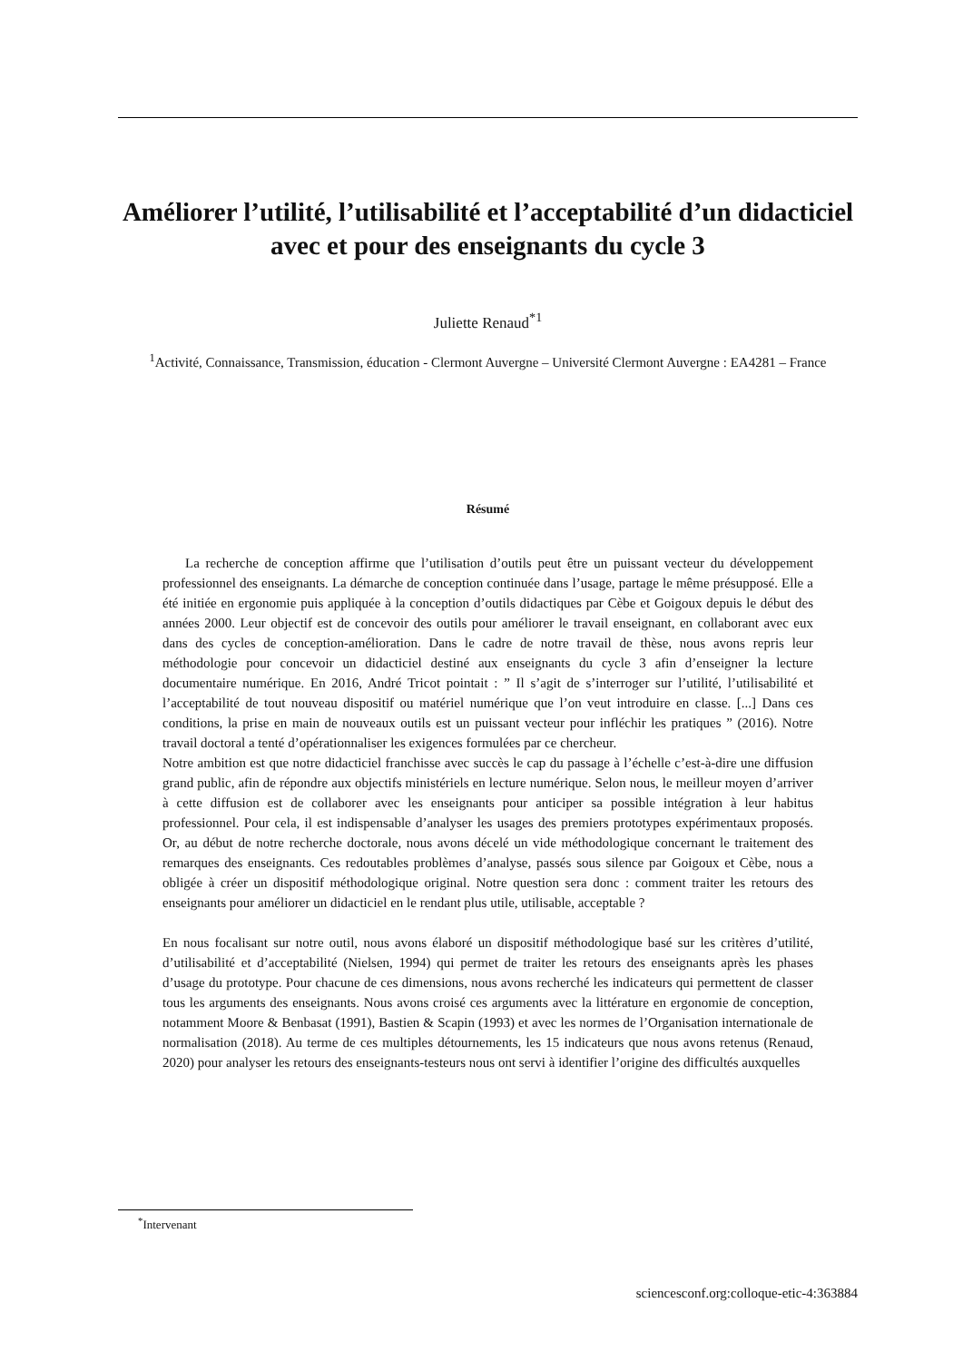Améliorer l’utilité, l’utilisabilité et l’acceptabilité d’un didacticiel avec et pour des enseignants du cycle 3
Juliette Renaud<sup>*1</sup>
<sup>1</sup> Activité, Connaissance, Transmission, éducation - Clermont Auvergne – Université Clermont Auvergne : EA4281 – France
Résumé
La recherche de conception affirme que l’utilisation d’outils peut être un puissant vecteur du développement professionnel des enseignants. La démarche de conception continuée dans l’usage, partage le même présupposé. Elle a été initiée en ergonomie puis appliquée à la conception d’outils didactiques par Cèbe et Goigoux depuis le début des années 2000. Leur objectif est de concevoir des outils pour améliorer le travail enseignant, en collaborant avec eux dans des cycles de conception-amélioration. Dans le cadre de notre travail de thèse, nous avons repris leur méthodologie pour concevoir un didacticiel destiné aux enseignants du cycle 3 afin d’enseigner la lecture documentaire numérique. En 2016, André Tricot pointait : ” Il s’agit de s’interroger sur l’utilité, l’utilisabilité et l’acceptabilité de tout nouveau dispositif ou matériel numérique que l’on veut introduire en classe. [...] Dans ces conditions, la prise en main de nouveaux outils est un puissant vecteur pour infléchir les pratiques ” (2016). Notre travail doctoral a tenté d’opérationnaliser les exigences formulées par ce chercheur.
Notre ambition est que notre didacticiel franchisse avec succès le cap du passage à l’échelle c’est-à-dire une diffusion grand public, afin de répondre aux objectifs ministériels en lecture numérique. Selon nous, le meilleur moyen d’arriver à cette diffusion est de collaborer avec les enseignants pour anticiper sa possible intégration à leur habitus professionnel. Pour cela, il est indispensable d’analyser les usages des premiers prototypes expérimentaux proposés. Or, au début de notre recherche doctorale, nous avons décelé un vide méthodologique concernant le traitement des remarques des enseignants. Ces redoutables problèmes d’analyse, passés sous silence par Goigoux et Cèbe, nous a obligée à créer un dispositif méthodologique original. Notre question sera donc : comment traiter les retours des enseignants pour améliorer un didacticiel en le rendant plus utile, utilisable, acceptable ?
En nous focalisant sur notre outil, nous avons élaboré un dispositif méthodologique basé sur les critères d’utilité, d’utilisabilité et d’acceptabilité (Nielsen, 1994) qui permet de traiter les retours des enseignants après les phases d’usage du prototype. Pour chacune de ces dimensions, nous avons recherché les indicateurs qui permettent de classer tous les arguments des enseignants. Nous avons croisé ces arguments avec la littérature en ergonomie de conception, notamment Moore & Benbasat (1991), Bastien & Scapin (1993) et avec les normes de l’Organisation internationale de normalisation (2018). Au terme de ces multiples détournements, les 15 indicateurs que nous avons retenus (Renaud, 2020) pour analyser les retours des enseignants-testeurs nous ont servi à identifier l’origine des difficultés auxquelles
<sup>*</sup> Intervenant
sciencesconf.org:colloque-etic-4:363884